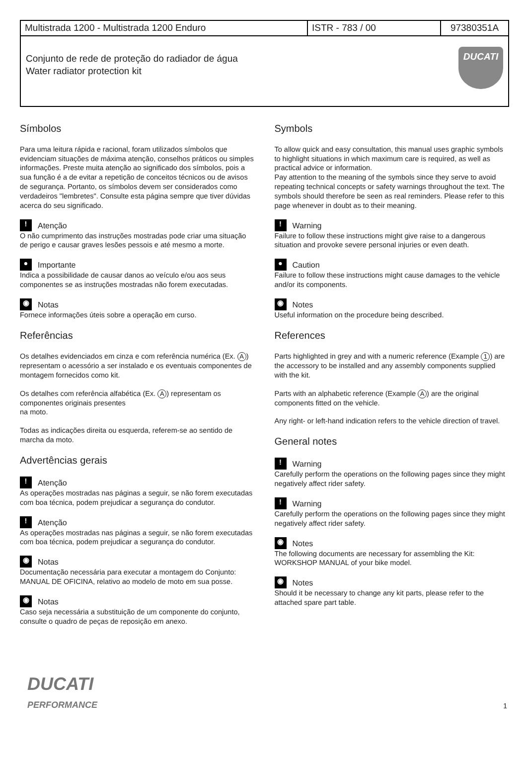| Multistrada 1200 - Multistrada 1200 Enduro | ISTR - 783 / 00 | 97380351A |
| DUCATI Conjunto de rede de proteção do radiador de água Water radiator protection kit | | |
Símbolos
Para uma leitura rápida e racional, foram utilizados símbolos que evidenciam situações de máxima atenção, conselhos práticos ou simples informações. Preste muita atenção ao significado dos símbolos, pois a sua função é a de evitar a repetição de conceitos técnicos ou de avisos de segurança. Portanto, os símbolos devem ser considerados como verdadeiros "lembretes". Consulte esta página sempre que tiver dúvidas acerca do seu significado.
! Atenção
O não cumprimento das instruções mostradas pode criar uma situação de perigo e causar graves lesões pessois e até mesmo a morte.
● Importante
Indica a possibilidade de causar danos ao veículo e/ou aos seus componentes se as instruções mostradas não forem executadas.
◉ Notas
Fornece informações úteis sobre a operação em curso.
Referências
Os detalhes evidenciados em cinza e com referência numérica (Ex. A) representam o acessório a ser instalado e os eventuais componentes de montagem fornecidos como kit.
Os detalhes com referência alfabética (Ex. A) representam os componentes originais presentes
na moto.
Todas as indicações direita ou esquerda, referem-se ao sentido de marcha da moto.
Advertências gerais
! Atenção
As operações mostradas nas páginas a seguir, se não forem executadas com boa técnica, podem prejudicar a segurança do condutor.
! Atenção
As operações mostradas nas páginas a seguir, se não forem executadas com boa técnica, podem prejudicar a segurança do condutor.
◉ Notas
Documentação necessária para executar a montagem do Conjunto: MANUAL DE OFICINA, relativo ao modelo de moto em sua posse.
◉ Notas
Caso seja necessária a substituição de um componente do conjunto, consulte o quadro de peças de reposição em anexo.
Symbols
To allow quick and easy consultation, this manual uses graphic symbols to highlight situations in which maximum care is required, as well as practical advice or information.
Pay attention to the meaning of the symbols since they serve to avoid repeating technical concepts or safety warnings throughout the text. The symbols should therefore be seen as real reminders. Please refer to this page whenever in doubt as to their meaning.
! Warning
Failure to follow these instructions might give raise to a dangerous situation and provoke severe personal injuries or even death.
● Caution
Failure to follow these instructions might cause damages to the vehicle and/or its components.
◉ Notes
Useful information on the procedure being described.
References
Parts highlighted in grey and with a numeric reference (Example 1) are the accessory to be installed and any assembly components supplied with the kit.
Parts with an alphabetic reference (Example A) are the original components fitted on the vehicle.
Any right- or left-hand indication refers to the vehicle direction of travel.
General notes
! Warning
Carefully perform the operations on the following pages since they might negatively affect rider safety.
! Warning
Carefully perform the operations on the following pages since they might negatively affect rider safety.
◉ Notes
The following documents are necessary for assembling the Kit: WORKSHOP MANUAL of your bike model.
◉ Notes
Should it be necessary to change any kit parts, please refer to the attached spare part table.
DUCATI
PERFORMANCE
1